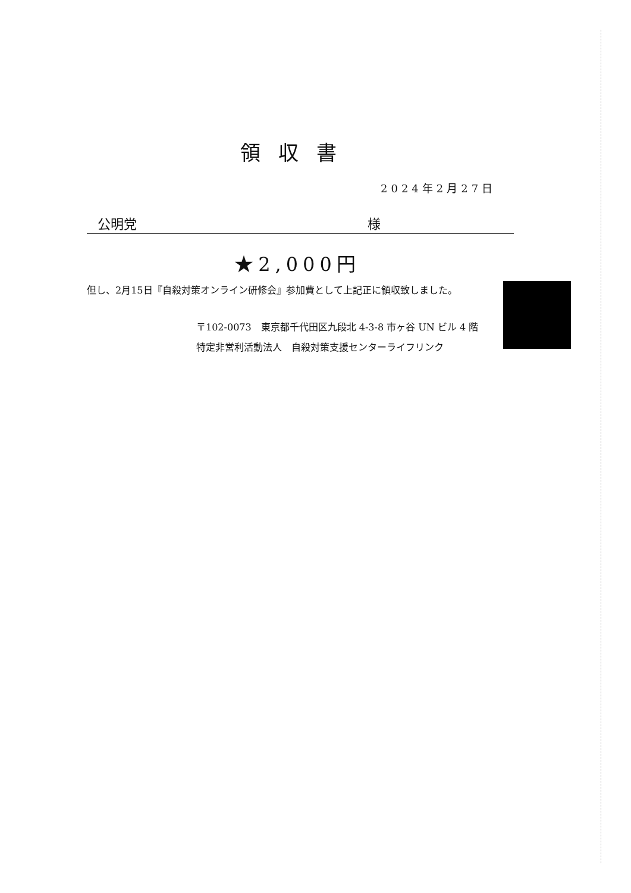領収書
2024年2月27日
公明党 様
★2,000円
但し、2月15日『自殺対策オンライン研修会』参加費として上記正に領収致しました。
〒102-0073　東京都千代田区九段北 4-3-8 市ヶ谷 UN ビル 4 階
特定非営利活動法人　自殺対策支援センターライフリンク